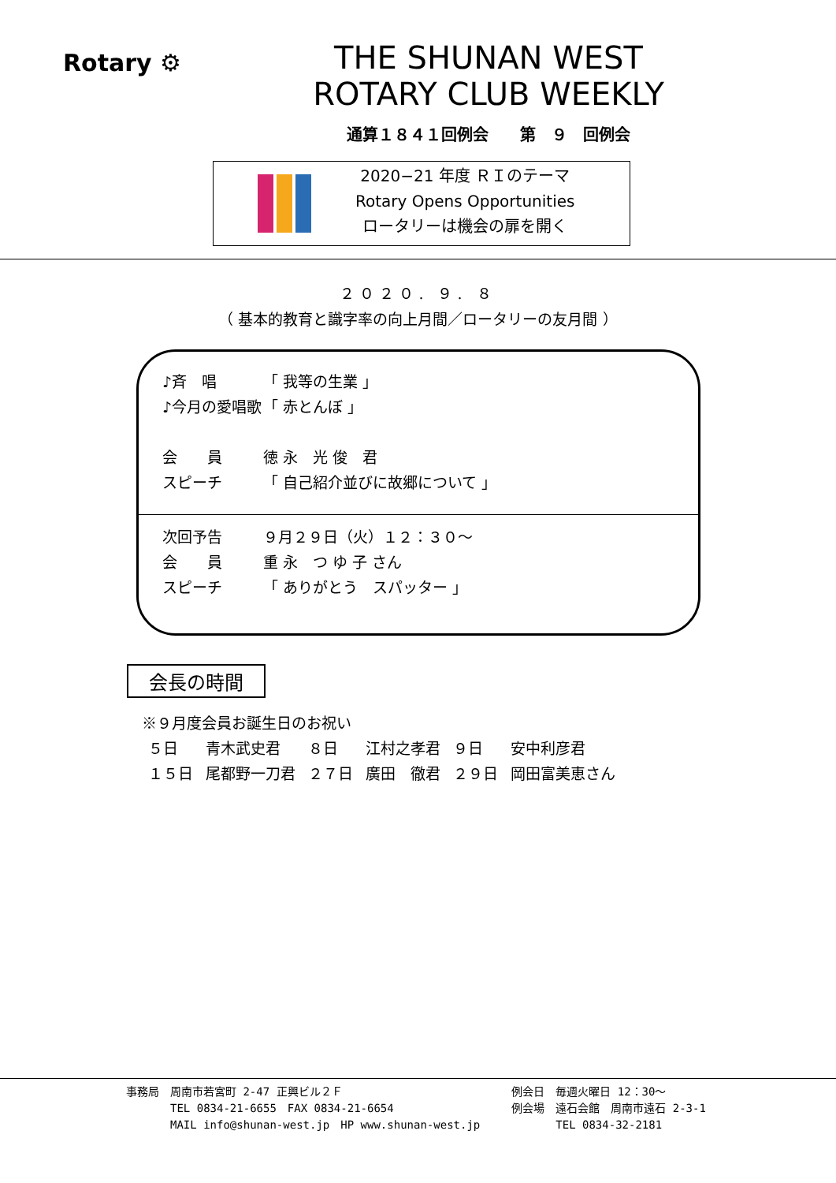Rotary ⚙
THE SHUNAN WEST
ROTARY CLUB WEEKLY
通算１８４１回例会　　第　９　回例会
2020−21 年度 ＲＩのテーマ
Rotary Opens Opportunities
ロータリーは機会の扉を開く
２０２０. ９. ８
（ 基本的教育と識字率の向上月間／ロータリーの友月間 ）
♪斉　唱 「 我等の生業 」
♪今月の愛唱歌 「 赤とんぼ 」
会　　員 徳 永　光 俊　君
スピーチ 「 自己紹介並びに故郷について 」
次回予告 ９月２９日（火）１２：３０～
会　　員 重 永　つ ゆ 子 さん
スピーチ 「 ありがとう　スパッター 」
会長の時間
※９月度会員お誕生日のお祝い
| ５日 | 青木武史君 | ８日 | 江村之孝君 | ９日 | 安中利彦君 |
| １５日 | 尾都野一刀君 | ２７日 | 廣田 徹君 | ２９日 | 岡田富美恵さん |
事務局　周南市若宮町 2-47 正興ビル２Ｆ
　　　　TEL 0834-21-6655　FAX 0834-21-6654
　　　　MAIL info@shunan-west.jp　HP www.shunan-west.jp
例会日　毎週火曜日 12：30～
例会場　遠石会館　周南市遠石 2-3-1
　　　　TEL 0834-32-2181